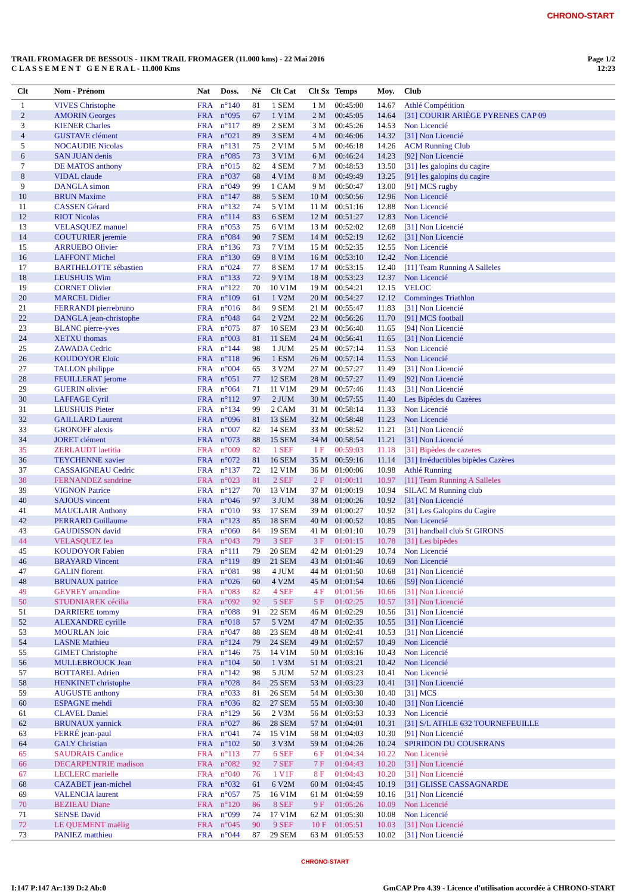CHRONO-START
TRAIL FROMAGER DE BESSOUS - 11KM TRAIL FROMAGER (11.000 kms) - 22 Mai 2016
C L A S S E M E N T G E N E R A L - 11.000 Kms
Page 1/2
12:23
| Clt | Nom - Prénom | Nat | Doss. | Né | Clt Cat | Clt Sx | Temps | Moy. | Club |
| --- | --- | --- | --- | --- | --- | --- | --- | --- | --- |
| 1 | VIVES Christophe | FRA | n°140 | 81 | 1 SEM | 1 M | 00:45:00 | 14.67 | Athlé Compétition |
| 2 | AMORIN Georges | FRA | n°095 | 67 | 1 V1M | 2 M | 00:45:05 | 14.64 | [31] COURIR ARIÈGE PYRENES CAP 09 |
| 3 | KIENER Charles | FRA | n°117 | 89 | 2 SEM | 3 M | 00:45:26 | 14.53 | Non Licencié |
| 4 | GUSTAVE clément | FRA | n°021 | 89 | 3 SEM | 4 M | 00:46:06 | 14.32 | [31] Non Licencié |
| 5 | NOCAUDIE Nicolas | FRA | n°131 | 75 | 2 V1M | 5 M | 00:46:18 | 14.26 | ACM Running Club |
| 6 | SAN JUAN denis | FRA | n°085 | 73 | 3 V1M | 6 M | 00:46:24 | 14.23 | [92] Non Licencié |
| 7 | DE MATOS anthony | FRA | n°015 | 82 | 4 SEM | 7 M | 00:48:53 | 13.50 | [31] les galopins du cagire |
| 8 | VIDAL claude | FRA | n°037 | 68 | 4 V1M | 8 M | 00:49:49 | 13.25 | [91] les galopins du cagire |
| 9 | DANGLA simon | FRA | n°049 | 99 | 1 CAM | 9 M | 00:50:47 | 13.00 | [91] MCS rugby |
| 10 | BRUN Maxime | FRA | n°147 | 88 | 5 SEM | 10 M | 00:50:56 | 12.96 | Non Licencié |
| 11 | CASSEN Gérard | FRA | n°132 | 74 | 5 V1M | 11 M | 00:51:16 | 12.88 | Non Licencié |
| 12 | RIOT Nicolas | FRA | n°114 | 83 | 6 SEM | 12 M | 00:51:27 | 12.83 | Non Licencié |
| 13 | VELASQUEZ manuel | FRA | n°053 | 75 | 6 V1M | 13 M | 00:52:02 | 12.68 | [31] Non Licencié |
| 14 | COUTURIER jeremie | FRA | n°084 | 90 | 7 SEM | 14 M | 00:52:19 | 12.62 | [31] Non Licencié |
| 15 | ARRUEBO Olivier | FRA | n°136 | 73 | 7 V1M | 15 M | 00:52:35 | 12.55 | Non Licencié |
| 16 | LAFFONT Michel | FRA | n°130 | 69 | 8 V1M | 16 M | 00:53:10 | 12.42 | Non Licencié |
| 17 | BARTHELOTTE sébastien | FRA | n°024 | 77 | 8 SEM | 17 M | 00:53:15 | 12.40 | [11] Team Running A Salleles |
| 18 | LEUSHUIS Wim | FRA | n°133 | 72 | 9 V1M | 18 M | 00:53:23 | 12.37 | Non Licencié |
| 19 | CORNET Olivier | FRA | n°122 | 70 | 10 V1M | 19 M | 00:54:21 | 12.15 | VELOC |
| 20 | MARCEL Didier | FRA | n°109 | 61 | 1 V2M | 20 M | 00:54:27 | 12.12 | Comminges Triathlon |
| 21 | FERRANDI pierrebruno | FRA | n°016 | 84 | 9 SEM | 21 M | 00:55:47 | 11.83 | [31] Non Licencié |
| 22 | DANGLA jean-christophe | FRA | n°048 | 64 | 2 V2M | 22 M | 00:56:26 | 11.70 | [91] MCS football |
| 23 | BLANC pierre-yves | FRA | n°075 | 87 | 10 SEM | 23 M | 00:56:40 | 11.65 | [94] Non Licencié |
| 24 | XETXU thomas | FRA | n°003 | 81 | 11 SEM | 24 M | 00:56:41 | 11.65 | [31] Non Licencié |
| 25 | ZAWADA Cedric | FRA | n°144 | 98 | 1 JUM | 25 M | 00:57:14 | 11.53 | Non Licencié |
| 26 | KOUDOYOR Eloïc | FRA | n°118 | 96 | 1 ESM | 26 M | 00:57:14 | 11.53 | Non Licencié |
| 27 | TALLON philippe | FRA | n°004 | 65 | 3 V2M | 27 M | 00:57:27 | 11.49 | [31] Non Licencié |
| 28 | FEUILLERAT jerome | FRA | n°051 | 77 | 12 SEM | 28 M | 00:57:27 | 11.49 | [92] Non Licencié |
| 29 | GUERIN olivier | FRA | n°064 | 71 | 11 V1M | 29 M | 00:57:46 | 11.43 | [31] Non Licencié |
| 30 | LAFFAGE Cyril | FRA | n°112 | 97 | 2 JUM | 30 M | 00:57:55 | 11.40 | Les Bipédes du Cazères |
| 31 | LEUSHUIS Pieter | FRA | n°134 | 99 | 2 CAM | 31 M | 00:58:14 | 11.33 | Non Licencié |
| 32 | GAILLARD Laurent | FRA | n°096 | 81 | 13 SEM | 32 M | 00:58:48 | 11.23 | Non Licencié |
| 33 | GRONOFF alexis | FRA | n°007 | 82 | 14 SEM | 33 M | 00:58:52 | 11.21 | [31] Non Licencié |
| 34 | JORET clément | FRA | n°073 | 88 | 15 SEM | 34 M | 00:58:54 | 11.21 | [31] Non Licencié |
| 35 | ZERLAUDT laetitia | FRA | n°009 | 82 | 1 SEF | 1 F | 00:59:03 | 11.18 | [31] Bipèdes de cazeres |
| 36 | TEYCHENNE xavier | FRA | n°072 | 81 | 16 SEM | 35 M | 00:59:16 | 11.14 | [31] Irréductibles bipèdes Cazères |
| 37 | CASSAIGNEAU Cedric | FRA | n°137 | 72 | 12 V1M | 36 M | 01:00:06 | 10.98 | Athlé Running |
| 38 | FERNANDEZ sandrine | FRA | n°023 | 81 | 2 SEF | 2 F | 01:00:11 | 10.97 | [11] Team Running A Salleles |
| 39 | VIGNON Patrice | FRA | n°127 | 70 | 13 V1M | 37 M | 01:00:19 | 10.94 | SILAC M Running club |
| 40 | SAJOUS vincent | FRA | n°046 | 97 | 3 JUM | 38 M | 01:00:26 | 10.92 | [31] Non Licencié |
| 41 | MAUCLAIR Anthony | FRA | n°010 | 93 | 17 SEM | 39 M | 01:00:27 | 10.92 | [31] Les Galopins du Cagire |
| 42 | PERRARD Guillaume | FRA | n°123 | 85 | 18 SEM | 40 M | 01:00:52 | 10.85 | Non Licencié |
| 43 | GAUDISSON david | FRA | n°060 | 84 | 19 SEM | 41 M | 01:01:10 | 10.79 | [31] handball club St GIRONS |
| 44 | VELASQUEZ lea | FRA | n°043 | 79 | 3 SEF | 3 F | 01:01:15 | 10.78 | [31] Les bipèdes |
| 45 | KOUDOYOR Fabien | FRA | n°111 | 79 | 20 SEM | 42 M | 01:01:29 | 10.74 | Non Licencié |
| 46 | BRAYARD Vincent | FRA | n°119 | 89 | 21 SEM | 43 M | 01:01:46 | 10.69 | Non Licencié |
| 47 | GALIN florent | FRA | n°081 | 98 | 4 JUM | 44 M | 01:01:50 | 10.68 | [31] Non Licencié |
| 48 | BRUNAUX patrice | FRA | n°026 | 60 | 4 V2M | 45 M | 01:01:54 | 10.66 | [59] Non Licencié |
| 49 | GEVREY amandine | FRA | n°083 | 82 | 4 SEF | 4 F | 01:01:56 | 10.66 | [31] Non Licencié |
| 50 | STUDNIAREK cécilia | FRA | n°092 | 92 | 5 SEF | 5 F | 01:02:25 | 10.57 | [31] Non Licencié |
| 51 | DARRIERE tommy | FRA | n°088 | 91 | 22 SEM | 46 M | 01:02:29 | 10.56 | [31] Non Licencié |
| 52 | ALEXANDRE cyrille | FRA | n°018 | 57 | 5 V2M | 47 M | 01:02:35 | 10.55 | [31] Non Licencié |
| 53 | MOURLAN loic | FRA | n°047 | 88 | 23 SEM | 48 M | 01:02:41 | 10.53 | [31] Non Licencié |
| 54 | LASNE Mathieu | FRA | n°124 | 79 | 24 SEM | 49 M | 01:02:57 | 10.49 | Non Licencié |
| 55 | GIMET Christophe | FRA | n°146 | 75 | 14 V1M | 50 M | 01:03:16 | 10.43 | Non Licencié |
| 56 | MULLEBROUCK Jean | FRA | n°104 | 50 | 1 V3M | 51 M | 01:03:21 | 10.42 | Non Licencié |
| 57 | BOTTAREL Adrien | FRA | n°142 | 98 | 5 JUM | 52 M | 01:03:23 | 10.41 | Non Licencié |
| 58 | HENKINET christophe | FRA | n°028 | 84 | 25 SEM | 53 M | 01:03:23 | 10.41 | [31] Non Licencié |
| 59 | AUGUSTE anthony | FRA | n°033 | 81 | 26 SEM | 54 M | 01:03:30 | 10.40 | [31] MCS |
| 60 | ESPAGNE mehdi | FRA | n°036 | 82 | 27 SEM | 55 M | 01:03:30 | 10.40 | [31] Non Licencié |
| 61 | CLAVEL Daniel | FRA | n°129 | 56 | 2 V3M | 56 M | 01:03:53 | 10.33 | Non Licencié |
| 62 | BRUNAUX yannick | FRA | n°027 | 86 | 28 SEM | 57 M | 01:04:01 | 10.31 | [31] S/L ATHLE 632 TOURNEFEUILLE |
| 63 | FERRÉ jean-paul | FRA | n°041 | 74 | 15 V1M | 58 M | 01:04:03 | 10.30 | [91] Non Licencié |
| 64 | GALY Christian | FRA | n°102 | 50 | 3 V3M | 59 M | 01:04:26 | 10.24 | SPIRIDON DU COUSERANS |
| 65 | SAUDRAIS Candice | FRA | n°113 | 77 | 6 SEF | 6 F | 01:04:34 | 10.22 | Non Licencié |
| 66 | DECARPENTRIE madison | FRA | n°082 | 92 | 7 SEF | 7 F | 01:04:43 | 10.20 | [31] Non Licencié |
| 67 | LECLERC marielle | FRA | n°040 | 76 | 1 V1F | 8 F | 01:04:43 | 10.20 | [31] Non Licencié |
| 68 | CAZABET jean-michel | FRA | n°032 | 61 | 6 V2M | 60 M | 01:04:45 | 10.19 | [31] GLISSE CASSAGNARDE |
| 69 | VALENCIA laurent | FRA | n°057 | 75 | 16 V1M | 61 M | 01:04:59 | 10.16 | [31] Non Licencié |
| 70 | BEZIEAU Diane | FRA | n°120 | 86 | 8 SEF | 9 F | 01:05:26 | 10.09 | Non Licencié |
| 71 | SENSE David | FRA | n°099 | 74 | 17 V1M | 62 M | 01:05:30 | 10.08 | Non Licencié |
| 72 | LE QUEMENT maëlig | FRA | n°045 | 90 | 9 SEF | 10 F | 01:05:51 | 10.03 | [31] Non Licencié |
| 73 | PANIEZ matthieu | FRA | n°044 | 87 | 29 SEM | 63 M | 01:05:53 | 10.02 | [31] Non Licencié |
CHRONO-START
I:147 P:147 Ar:139 D:2 Ab:0 GmCAP Pro 4.39 - Licence d'utilisation accordée à CHRONO-START